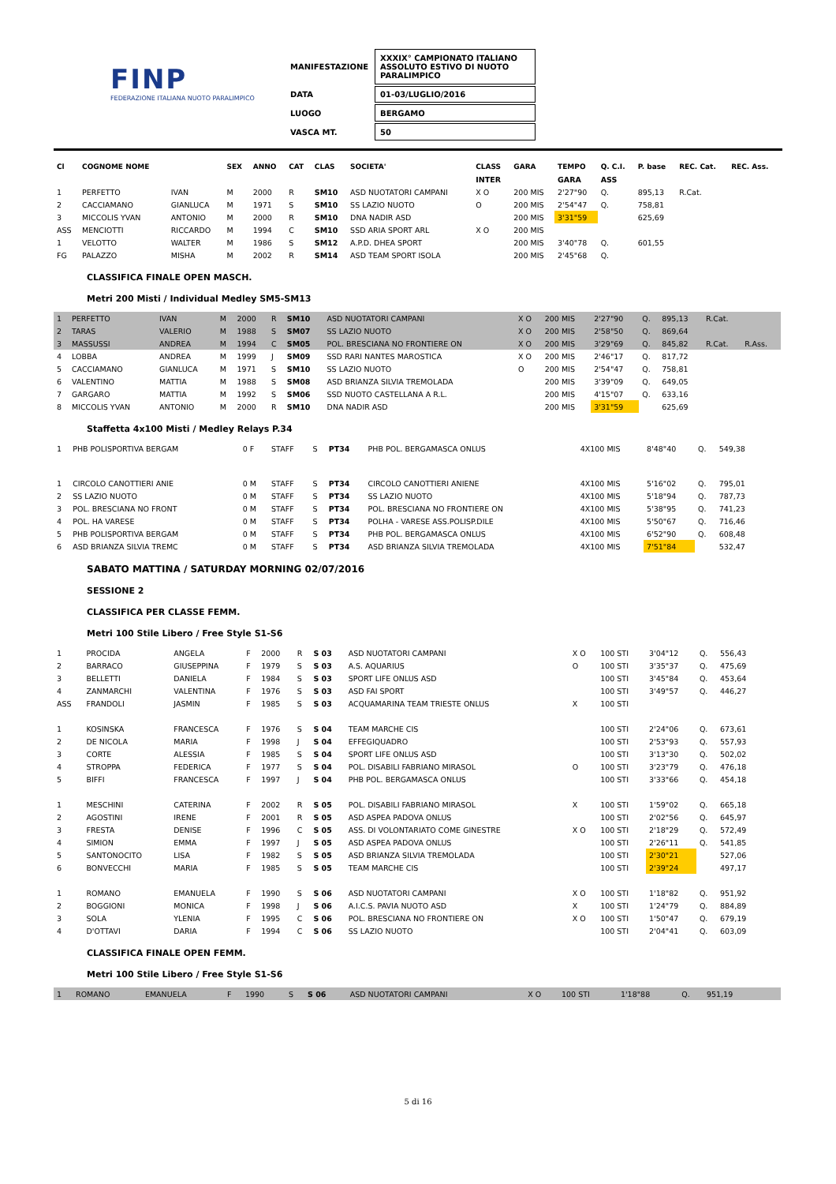FINP
FEDERAZIONE ITALIANA NUOTO PARALIMPICO
| MANIFESTAZIONE | XXXIX° CAMPIONATO ITALIANO ASSOLUTO ESTIVO DI NUOTO PARALIMPICO |
| DATA | 01-03/LUGLIO/2016 |
| LUOGO | BERGAMO |
| VASCA MT. | 50 |
| Cl | COGNOME NOME | | SEX | ANNO | CAT | CLAS | SOCIETA' | CLASS | GARA | TEMPO | Q. C.I. | P. base | REC. Cat. | REC. Ass. |
| --- | --- | --- | --- | --- | --- | --- | --- | --- | --- | --- | --- | --- | --- | --- |
| | | | | | | | | INTER | | GARA | ASS | | | |
| 1 | PERFETTO | IVAN | M | 2000 | R | SM10 | ASD NUOTATORI CAMPANI | X O | 200 MIS | 2'27"90 | Q. | 895,13 | R.Cat. | |
| 2 | CACCIAMANO | GIANLUCA | M | 1971 | S | SM10 | SS LAZIO NUOTO | O | 200 MIS | 2'54"47 | Q. | 758,81 | | |
| 3 | MICCOLIS YVAN | ANTONIO | M | 2000 | R | SM10 | DNA NADIR ASD | | 200 MIS | 3'31"59 | | 625,69 | | |
| ASS | MENCIOTTI | RICCARDO | M | 1994 | C | SM10 | SSD ARIA SPORT ARL | X O | 200 MIS | | | | | |
| 1 | VELOTTO | WALTER | M | 1986 | S | SM12 | A.P.D. DHEA SPORT | | 200 MIS | 3'40"78 | Q. | 601,55 | | |
| FG | PALAZZO | MISHA | M | 2002 | R | SM14 | ASD TEAM SPORT ISOLA | | 200 MIS | 2'45"68 | Q. | | | |
CLASSIFICA FINALE OPEN MASCH.
Metri 200 Misti / Individual Medley SM5-SM13
| 1 | PERFETTO | IVAN | M | 2000 | R | SM10 | ASD NUOTATORI CAMPANI | X O | 200 MIS | 2'27"90 | Q. | 895,13 | R.Cat. | |
| 2 | TARAS | VALERIO | M | 1988 | S | SM07 | SS LAZIO NUOTO | X O | 200 MIS | 2'58"50 | Q. | 869,64 | | |
| 3 | MASSUSSI | ANDREA | M | 1994 | C | SM05 | POL. BRESCIANA NO FRONTIERE ON | X O | 200 MIS | 3'29"69 | Q. | 845,82 | R.Cat. | R.Ass. |
| 4 | LOBBA | ANDREA | M | 1999 | J | SM09 | SSD RARI NANTES MAROSTICA | X O | 200 MIS | 2'46"17 | Q. | 817,72 | | |
| 5 | CACCIAMANO | GIANLUCA | M | 1971 | S | SM10 | SS LAZIO NUOTO | O | 200 MIS | 2'54"47 | Q. | 758,81 | | |
| 6 | VALENTINO | MATTIA | M | 1988 | S | SM08 | ASD BRIANZA SILVIA TREMOLADA | | 200 MIS | 3'39"09 | Q. | 649,05 | | |
| 7 | GARGARO | MATTIA | M | 1992 | S | SM06 | SSD NUOTO CASTELLANA A R.L. | | 200 MIS | 4'15"07 | Q. | 633,16 | | |
| 8 | MICCOLIS YVAN | ANTONIO | M | 2000 | R | SM10 | DNA NADIR ASD | | 200 MIS | 3'31"59 | | 625,69 | | |
Staffetta 4x100 Misti / Medley Relays P.34
| 1 | PHB POLISPORTIVA BERGAM | | 0 F | STAFF | S | PT34 | PHB POL. BERGAMASCA ONLUS | | 4X100 MIS | 8'48"40 | Q. | 549,38 | | |
| 1 | CIRCOLO CANOTTIERI ANIE | | 0 M | STAFF | S | PT34 | CIRCOLO CANOTTIERI ANIENE | | 4X100 MIS | 5'16"02 | Q. | 795,01 | | |
| 2 | SS LAZIO NUOTO | | 0 M | STAFF | S | PT34 | SS LAZIO NUOTO | | 4X100 MIS | 5'18"94 | Q. | 787,73 | | |
| 3 | POL. BRESCIANA NO FRONT | | 0 M | STAFF | S | PT34 | POL. BRESCIANA NO FRONTIERE ON | | 4X100 MIS | 5'38"95 | Q. | 741,23 | | |
| 4 | POL. HA VARESE | | 0 M | STAFF | S | PT34 | POLHA - VARESE ASS.POLISP.DILE | | 4X100 MIS | 5'50"67 | Q. | 716,46 | | |
| 5 | PHB POLISPORTIVA BERGAM | | 0 M | STAFF | S | PT34 | PHB POL. BERGAMASCA ONLUS | | 4X100 MIS | 6'52"90 | Q. | 608,48 | | |
| 6 | ASD BRIANZA SILVIA TREMC | | 0 M | STAFF | S | PT34 | ASD BRIANZA SILVIA TREMOLADA | | 4X100 MIS | 7'51"84 | | 532,47 | | |
SABATO MATTINA / SATURDAY MORNING 02/07/2016
SESSIONE 2
CLASSIFICA PER CLASSE FEMM.
Metri 100 Stile Libero / Free Style S1-S6
| 1 | PROCIDA | ANGELA | F | 2000 | R | S 03 | ASD NUOTATORI CAMPANI | X O | 100 STI | 3'04"12 | Q. | 556,43 | | |
| 2 | BARRACO | GIUSEPPINA | F | 1979 | S | S 03 | A.S. AQUARIUS | O | 100 STI | 3'35"37 | Q. | 475,69 | | |
| 3 | BELLETTI | DANIELA | F | 1984 | S | S 03 | SPORT LIFE ONLUS ASD | | 100 STI | 3'45"84 | Q. | 453,64 | | |
| 4 | ZANMARCHI | VALENTINA | F | 1976 | S | S 03 | ASD FAI SPORT | | 100 STI | 3'49"57 | Q. | 446,27 | | |
| ASS | FRANDOLI | JASMIN | F | 1985 | S | S 03 | ACQUAMARINA TEAM TRIESTE ONLUS | X | 100 STI | | | | | |
| 1 | KOSINSKA | FRANCESCA | F | 1976 | S | S 04 | TEAM MARCHE CIS | | 100 STI | 2'24"06 | Q. | 673,61 | | |
| 2 | DE NICOLA | MARIA | F | 1998 | J | S 04 | EFFEGIQUADRO | | 100 STI | 2'53"93 | Q. | 557,93 | | |
| 3 | CORTE | ALESSIA | F | 1985 | S | S 04 | SPORT LIFE ONLUS ASD | | 100 STI | 3'13"30 | Q. | 502,02 | | |
| 4 | STROPPA | FEDERICA | F | 1977 | S | S 04 | POL. DISABILI FABRIANO MIRASOL | O | 100 STI | 3'23"79 | Q. | 476,18 | | |
| 5 | BIFFI | FRANCESCA | F | 1997 | J | S 04 | PHB POL. BERGAMASCA ONLUS | | 100 STI | 3'33"66 | Q. | 454,18 | | |
| 1 | MESCHINI | CATERINA | F | 2002 | R | S 05 | POL. DISABILI FABRIANO MIRASOL | X | 100 STI | 1'59"02 | Q. | 665,18 | | |
| 2 | AGOSTINI | IRENE | F | 2001 | R | S 05 | ASD ASPEA PADOVA ONLUS | | 100 STI | 2'02"56 | Q. | 645,97 | | |
| 3 | FRESTA | DENISE | F | 1996 | C | S 05 | ASS. DI VOLONTARIATO COME GINESTRE | X O | 100 STI | 2'18"29 | Q. | 572,49 | | |
| 4 | SIMION | EMMA | F | 1997 | J | S 05 | ASD ASPEA PADOVA ONLUS | | 100 STI | 2'26"11 | Q. | 541,85 | | |
| 5 | SANTONOCITO | LISA | F | 1982 | S | S 05 | ASD BRIANZA SILVIA TREMOLADA | | 100 STI | 2'30"21 | | 527,06 | | |
| 6 | BONVECCHI | MARIA | F | 1985 | S | S 05 | TEAM MARCHE CIS | | 100 STI | 2'39"24 | | 497,17 | | |
| 1 | ROMANO | EMANUELA | F | 1990 | S | S 06 | ASD NUOTATORI CAMPANI | X O | 100 STI | 1'18"82 | Q. | 951,92 | | |
| 2 | BOGGIONI | MONICA | F | 1998 | J | S 06 | A.I.C.S. PAVIA NUOTO ASD | X | 100 STI | 1'24"79 | Q. | 884,89 | | |
| 3 | SOLA | YLENIA | F | 1995 | C | S 06 | POL. BRESCIANA NO FRONTIERE ON | X O | 100 STI | 1'50"47 | Q. | 679,19 | | |
| 4 | D'OTTAVI | DARIA | F | 1994 | C | S 06 | SS LAZIO NUOTO | | 100 STI | 2'04"41 | Q. | 603,09 | | |
CLASSIFICA FINALE OPEN FEMM.
Metri 100 Stile Libero / Free Style S1-S6
| 1 | ROMANO | EMANUELA | F | 1990 | S | S 06 | ASD NUOTATORI CAMPANI | X O | 100 STI | 1'18"88 | Q. | 951,19 | | |
5 di 16